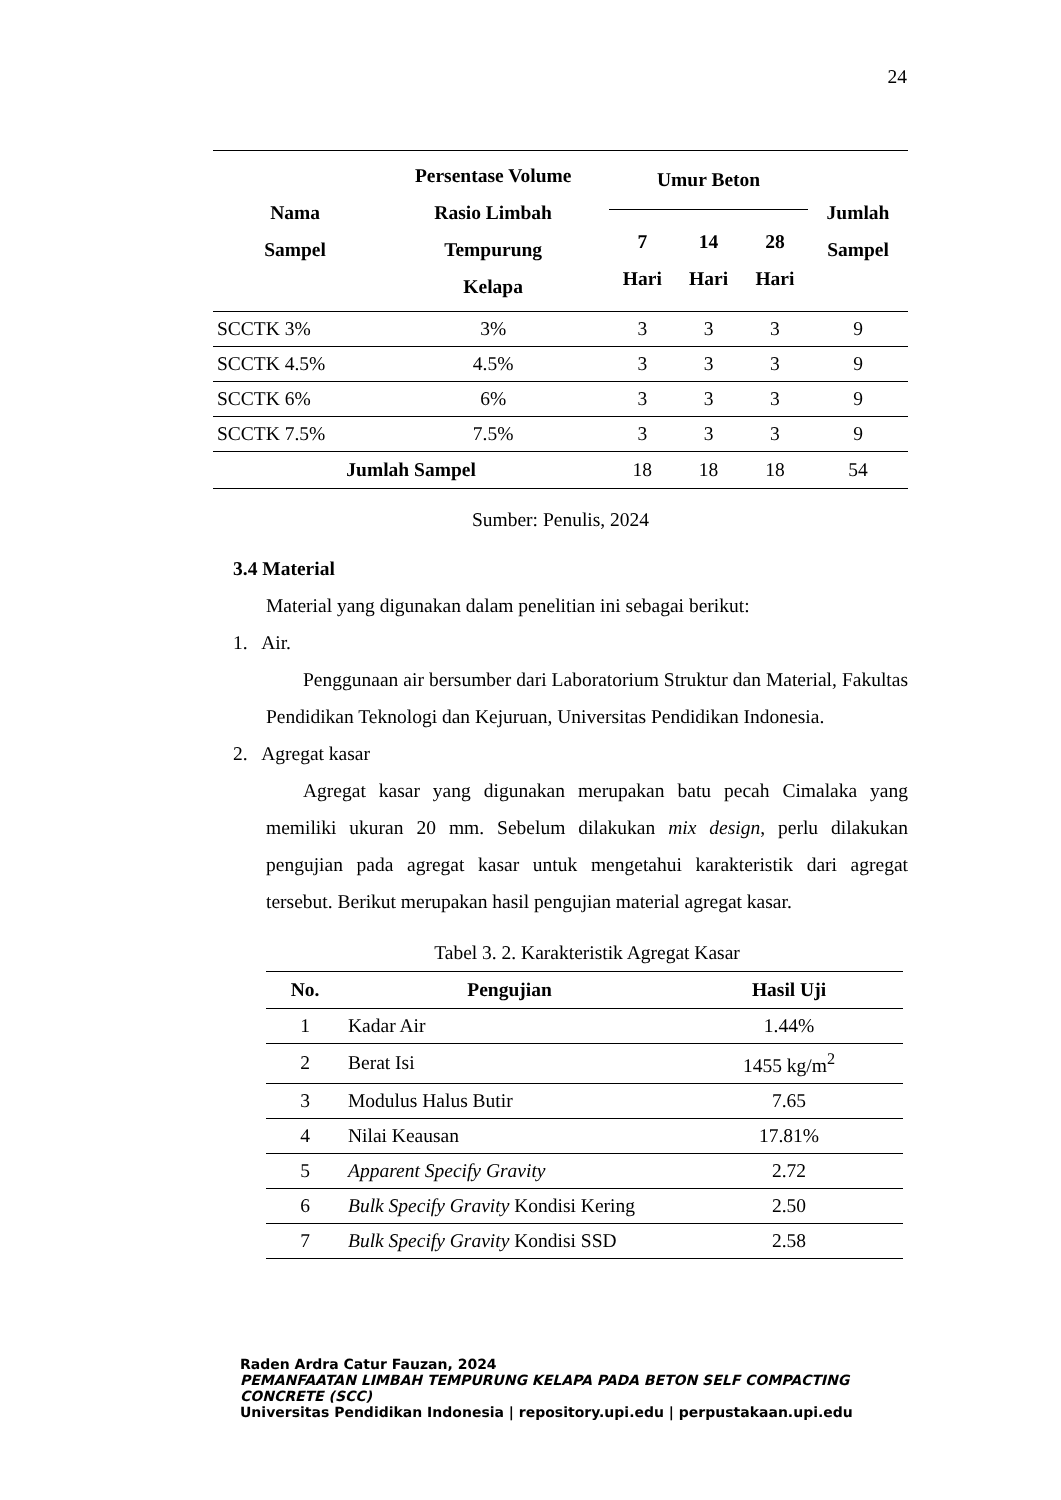24
| Nama Sampel | Persentase Volume Rasio Limbah Tempurung Kelapa | Umur Beton | | | Jumlah Sampel |
| --- | --- | --- | --- | --- | --- |
| | | 7 Hari | 14 Hari | 28 Hari | |
| SCCTK 3% | 3% | 3 | 3 | 3 | 9 |
| SCCTK 4.5% | 4.5% | 3 | 3 | 3 | 9 |
| SCCTK 6% | 6% | 3 | 3 | 3 | 9 |
| SCCTK 7.5% | 7.5% | 3 | 3 | 3 | 9 |
| Jumlah Sampel | | 18 | 18 | 18 | 54 |
Sumber: Penulis, 2024
3.4 Material
Material yang digunakan dalam penelitian ini sebagai berikut:
1. Air.
Penggunaan air bersumber dari Laboratorium Struktur dan Material, Fakultas Pendidikan Teknologi dan Kejuruan, Universitas Pendidikan Indonesia.
2. Agregat kasar
Agregat kasar yang digunakan merupakan batu pecah Cimalaka yang memiliki ukuran 20 mm. Sebelum dilakukan mix design, perlu dilakukan pengujian pada agregat kasar untuk mengetahui karakteristik dari agregat tersebut. Berikut merupakan hasil pengujian material agregat kasar.
Tabel 3. 2. Karakteristik Agregat Kasar
| No. | Pengujian | Hasil Uji |
| --- | --- | --- |
| 1 | Kadar Air | 1.44% |
| 2 | Berat Isi | 1455 kg/m<sup>2</sup> |
| 3 | Modulus Halus Butir | 7.65 |
| 4 | Nilai Keausan | 17.81% |
| 5 | Apparent Specify Gravity | 2.72 |
| 6 | Bulk Specify Gravity Kondisi Kering | 2.50 |
| 7 | Bulk Specify Gravity Kondisi SSD | 2.58 |
Raden Ardra Catur Fauzan, 2024
PEMANFAATAN LIMBAH TEMPURUNG KELAPA PADA BETON SELF COMPACTING CONCRETE (SCC)
Universitas Pendidikan Indonesia | repository.upi.edu | perpustakaan.upi.edu